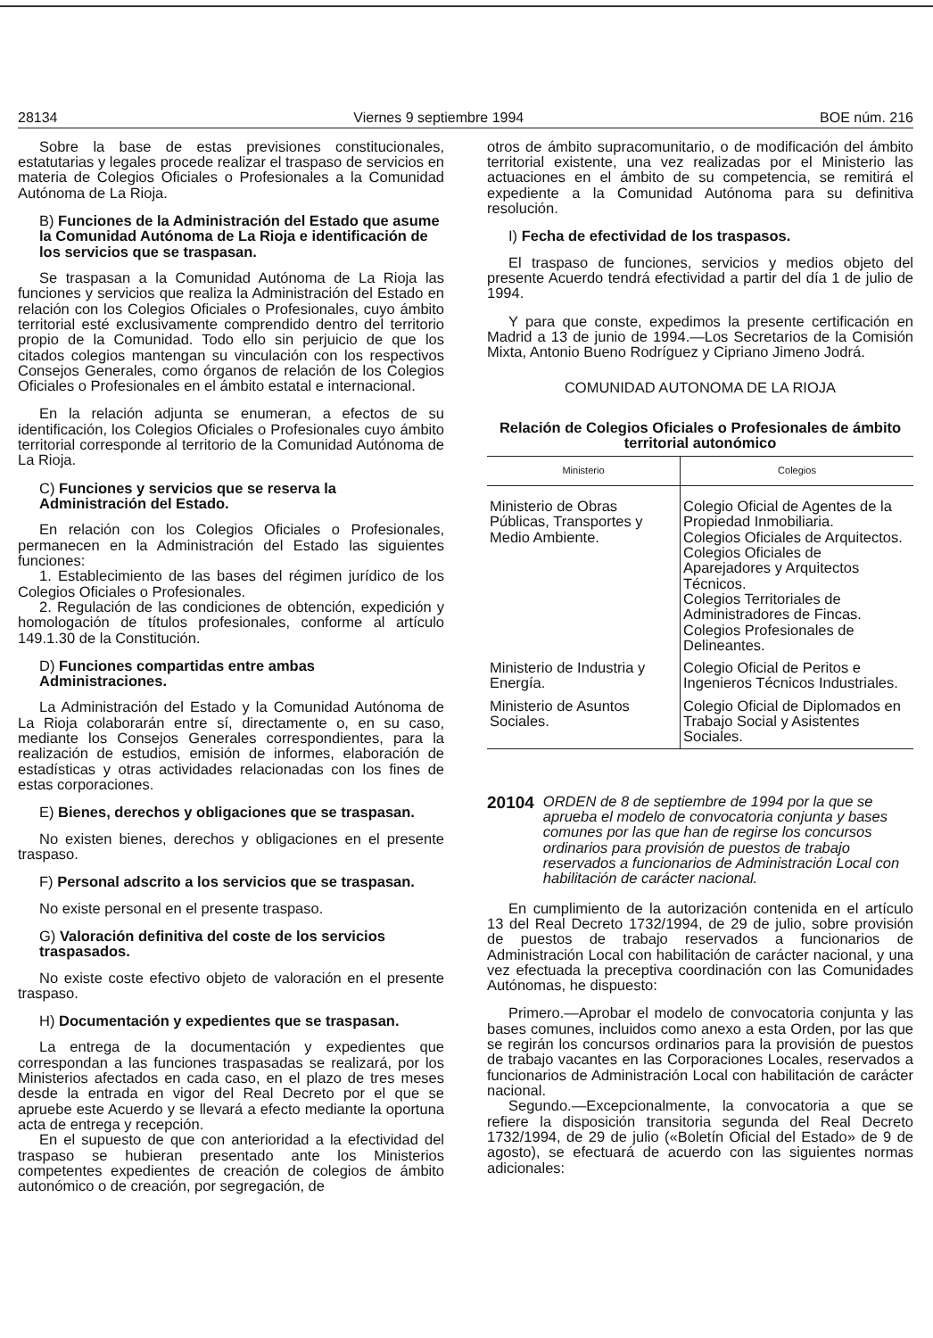28134 Viernes 9 septiembre 1994 BOE núm. 216
Sobre la base de estas previsiones constitucionales, estatutarias y legales procede realizar el traspaso de servicios en materia de Colegios Oficiales o Profesionales a la Comunidad Autónoma de La Rioja.
B) Funciones de la Administración del Estado que asume la Comunidad Autónoma de La Rioja e identificación de los servicios que se traspasan.
Se traspasan a la Comunidad Autónoma de La Rioja las funciones y servicios que realiza la Administración del Estado en relación con los Colegios Oficiales o Profesionales, cuyo ámbito territorial esté exclusivamente comprendido dentro del territorio propio de la Comunidad. Todo ello sin perjuicio de que los citados colegios mantengan su vinculación con los respectivos Consejos Generales, como órganos de relación de los Colegios Oficiales o Profesionales en el ámbito estatal e internacional.
En la relación adjunta se enumeran, a efectos de su identificación, los Colegios Oficiales o Profesionales cuyo ámbito territorial corresponde al territorio de la Comunidad Autónoma de La Rioja.
C) Funciones y servicios que se reserva la Administración del Estado.
En relación con los Colegios Oficiales o Profesionales, permanecen en la Administración del Estado las siguientes funciones:
1. Establecimiento de las bases del régimen jurídico de los Colegios Oficiales o Profesionales.
2. Regulación de las condiciones de obtención, expedición y homologación de títulos profesionales, conforme al artículo 149.1.30 de la Constitución.
D) Funciones compartidas entre ambas Administraciones.
La Administración del Estado y la Comunidad Autónoma de La Rioja colaborarán entre sí, directamente o, en su caso, mediante los Consejos Generales correspondientes, para la realización de estudios, emisión de informes, elaboración de estadísticas y otras actividades relacionadas con los fines de estas corporaciones.
E) Bienes, derechos y obligaciones que se traspasan.
No existen bienes, derechos y obligaciones en el presente traspaso.
F) Personal adscrito a los servicios que se traspasan.
No existe personal en el presente traspaso.
G) Valoración definitiva del coste de los servicios traspasados.
No existe coste efectivo objeto de valoración en el presente traspaso.
H) Documentación y expedientes que se traspasan.
La entrega de la documentación y expedientes que correspondan a las funciones traspasadas se realizará, por los Ministerios afectados en cada caso, en el plazo de tres meses desde la entrada en vigor del Real Decreto por el que se apruebe este Acuerdo y se llevará a efecto mediante la oportuna acta de entrega y recepción.
En el supuesto de que con anterioridad a la efectividad del traspaso se hubieran presentado ante los Ministerios competentes expedientes de creación de colegios de ámbito autonómico o de creación, por segregación, de
otros de ámbito supracomunitario, o de modificación del ámbito territorial existente, una vez realizadas por el Ministerio las actuaciones en el ámbito de su competencia, se remitirá el expediente a la Comunidad Autónoma para su definitiva resolución.
I) Fecha de efectividad de los traspasos.
El traspaso de funciones, servicios y medios objeto del presente Acuerdo tendrá efectividad a partir del día 1 de julio de 1994.
Y para que conste, expedimos la presente certificación en Madrid a 13 de junio de 1994.—Los Secretarios de la Comisión Mixta, Antonio Bueno Rodríguez y Cipriano Jimeno Jodrá.
COMUNIDAD AUTONOMA DE LA RIOJA
Relación de Colegios Oficiales o Profesionales de ámbito territorial autonómico
| Ministerio | Colegios |
| --- | --- |
| Ministerio de Obras Públicas, Transportes y Medio Ambiente. | Colegio Oficial de Agentes de la Propiedad Inmobiliaria. Colegios Oficiales de Arquitectos. Colegios Oficiales de Aparejadores y Arquitectos Técnicos. Colegios Territoriales de Administradores de Fincas. Colegios Profesionales de Delineantes. |
| Ministerio de Industria y Energía. | Colegio Oficial de Peritos e Ingenieros Técnicos Industriales. |
| Ministerio de Asuntos Sociales. | Colegio Oficial de Diplomados en Trabajo Social y Asistentes Sociales. |
20104 ORDEN de 8 de septiembre de 1994 por la que se aprueba el modelo de convocatoria conjunta y bases comunes por las que han de regirse los concursos ordinarios para provisión de puestos de trabajo reservados a funcionarios de Administración Local con habilitación de carácter nacional.
En cumplimiento de la autorización contenida en el artículo 13 del Real Decreto 1732/1994, de 29 de julio, sobre provisión de puestos de trabajo reservados a funcionarios de Administración Local con habilitación de carácter nacional, y una vez efectuada la preceptiva coordinación con las Comunidades Autónomas, he dispuesto:
Primero.—Aprobar el modelo de convocatoria conjunta y las bases comunes, incluidos como anexo a esta Orden, por las que se regirán los concursos ordinarios para la provisión de puestos de trabajo vacantes en las Corporaciones Locales, reservados a funcionarios de Administración Local con habilitación de carácter nacional.
Segundo.—Excepcionalmente, la convocatoria a que se refiere la disposición transitoria segunda del Real Decreto 1732/1994, de 29 de julio («Boletín Oficial del Estado» de 9 de agosto), se efectuará de acuerdo con las siguientes normas adicionales: